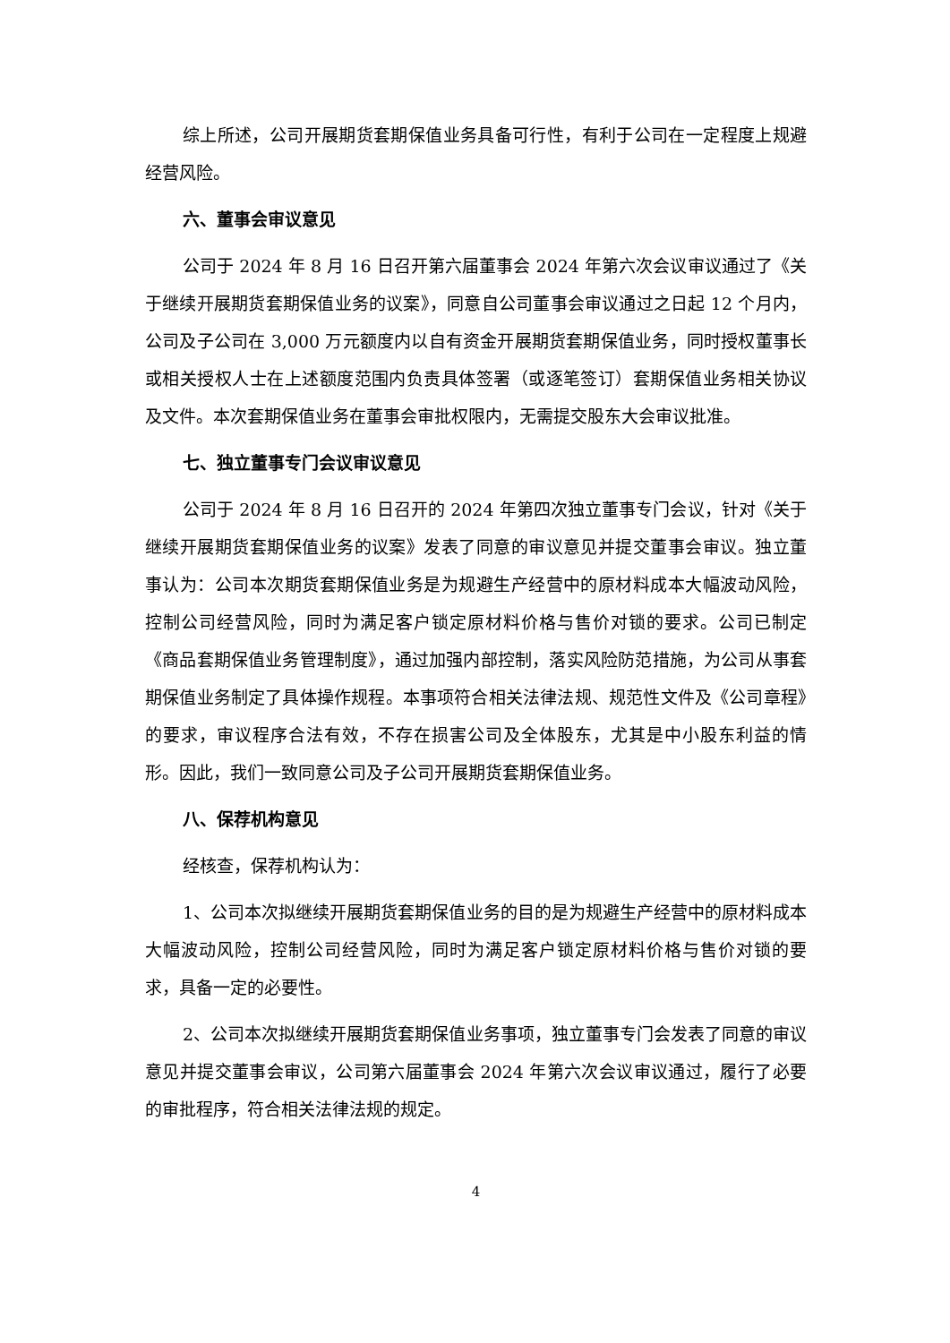综上所述，公司开展期货套期保值业务具备可行性，有利于公司在一定程度上规避经营风险。
六、董事会审议意见
公司于 2024 年 8 月 16 日召开第六届董事会 2024 年第六次会议审议通过了《关于继续开展期货套期保值业务的议案》，同意自公司董事会审议通过之日起 12 个月内，公司及子公司在 3,000 万元额度内以自有资金开展期货套期保值业务，同时授权董事长或相关授权人士在上述额度范围内负责具体签署（或逐笔签订）套期保值业务相关协议及文件。本次套期保值业务在董事会审批权限内，无需提交股东大会审议批准。
七、独立董事专门会议审议意见
公司于 2024 年 8 月 16 日召开的 2024 年第四次独立董事专门会议，针对《关于继续开展期货套期保值业务的议案》发表了同意的审议意见并提交董事会审议。独立董事认为：公司本次期货套期保值业务是为规避生产经营中的原材料成本大幅波动风险，控制公司经营风险，同时为满足客户锁定原材料价格与售价对锁的要求。公司已制定《商品套期保值业务管理制度》，通过加强内部控制，落实风险防范措施，为公司从事套期保值业务制定了具体操作规程。本事项符合相关法律法规、规范性文件及《公司章程》的要求，审议程序合法有效，不存在损害公司及全体股东，尤其是中小股东利益的情形。因此，我们一致同意公司及子公司开展期货套期保值业务。
八、保荐机构意见
经核查，保荐机构认为：
1、公司本次拟继续开展期货套期保值业务的目的是为规避生产经营中的原材料成本大幅波动风险，控制公司经营风险，同时为满足客户锁定原材料价格与售价对锁的要求，具备一定的必要性。
2、公司本次拟继续开展期货套期保值业务事项，独立董事专门会发表了同意的审议意见并提交董事会审议，公司第六届董事会 2024 年第六次会议审议通过，履行了必要的审批程序，符合相关法律法规的规定。
4